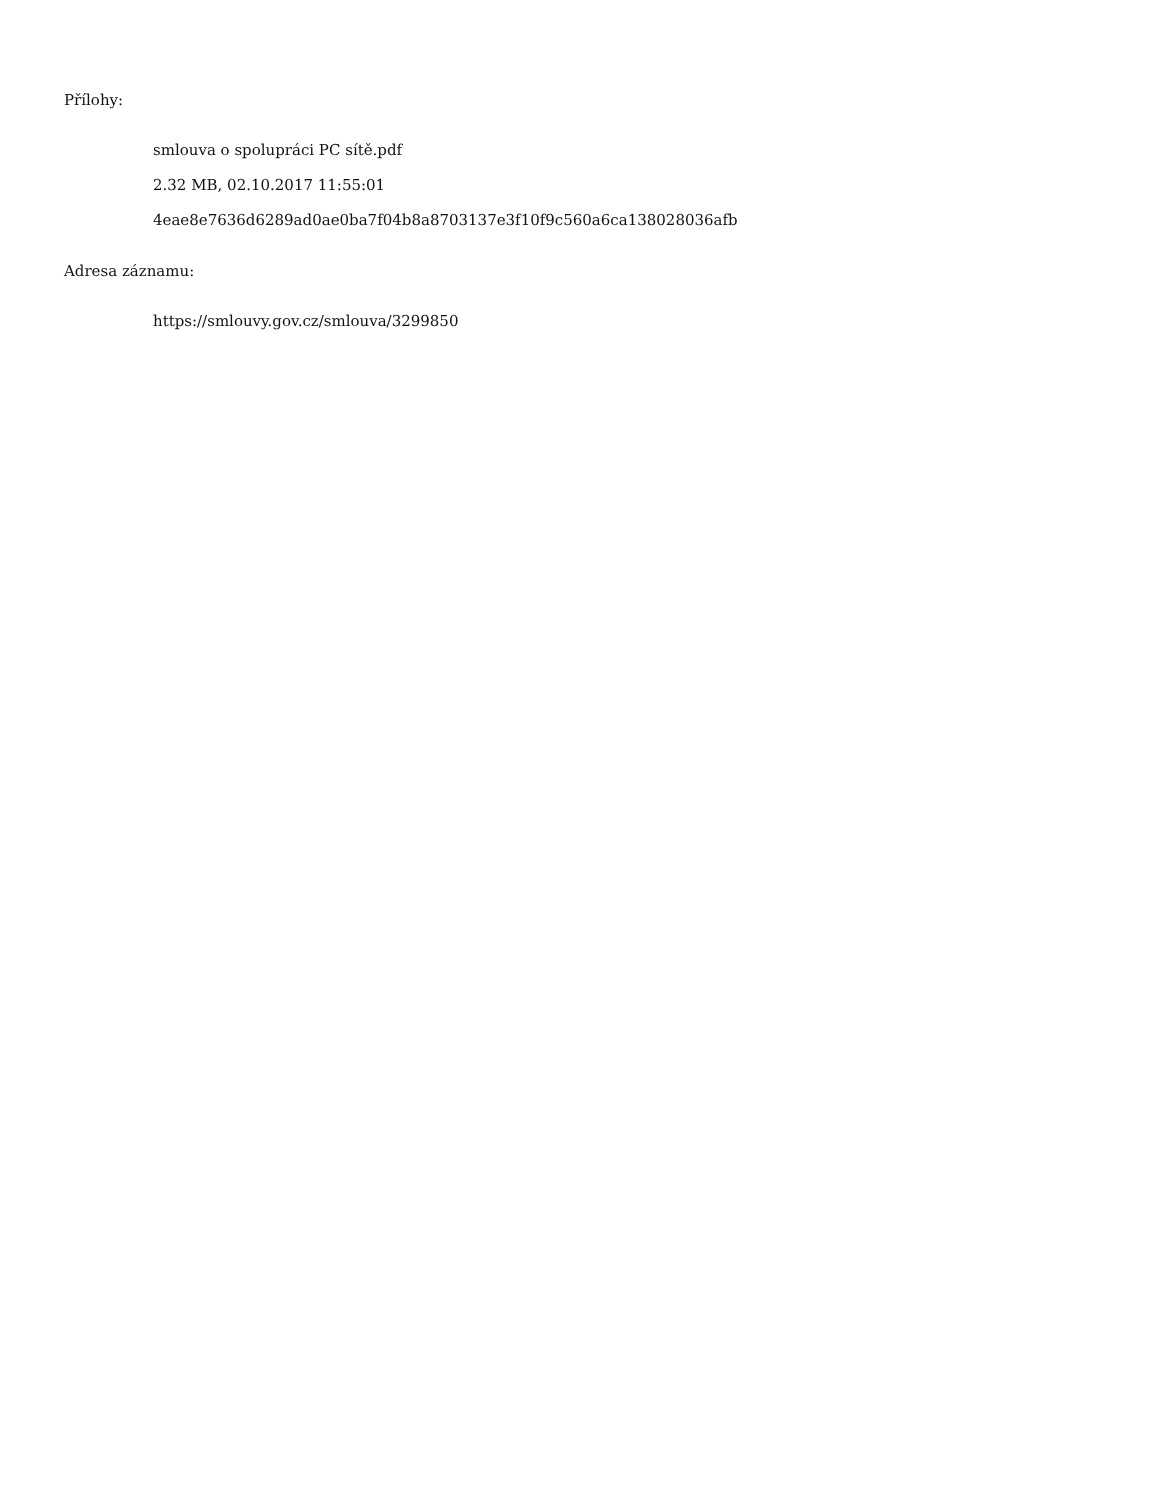Přílohy:
smlouva o spolupráci PC sítě.pdf
2.32 MB, 02.10.2017 11:55:01
4eae8e7636d6289ad0ae0ba7f04b8a8703137e3f10f9c560a6ca138028036afb
Adresa záznamu:
https://smlouvy.gov.cz/smlouva/3299850